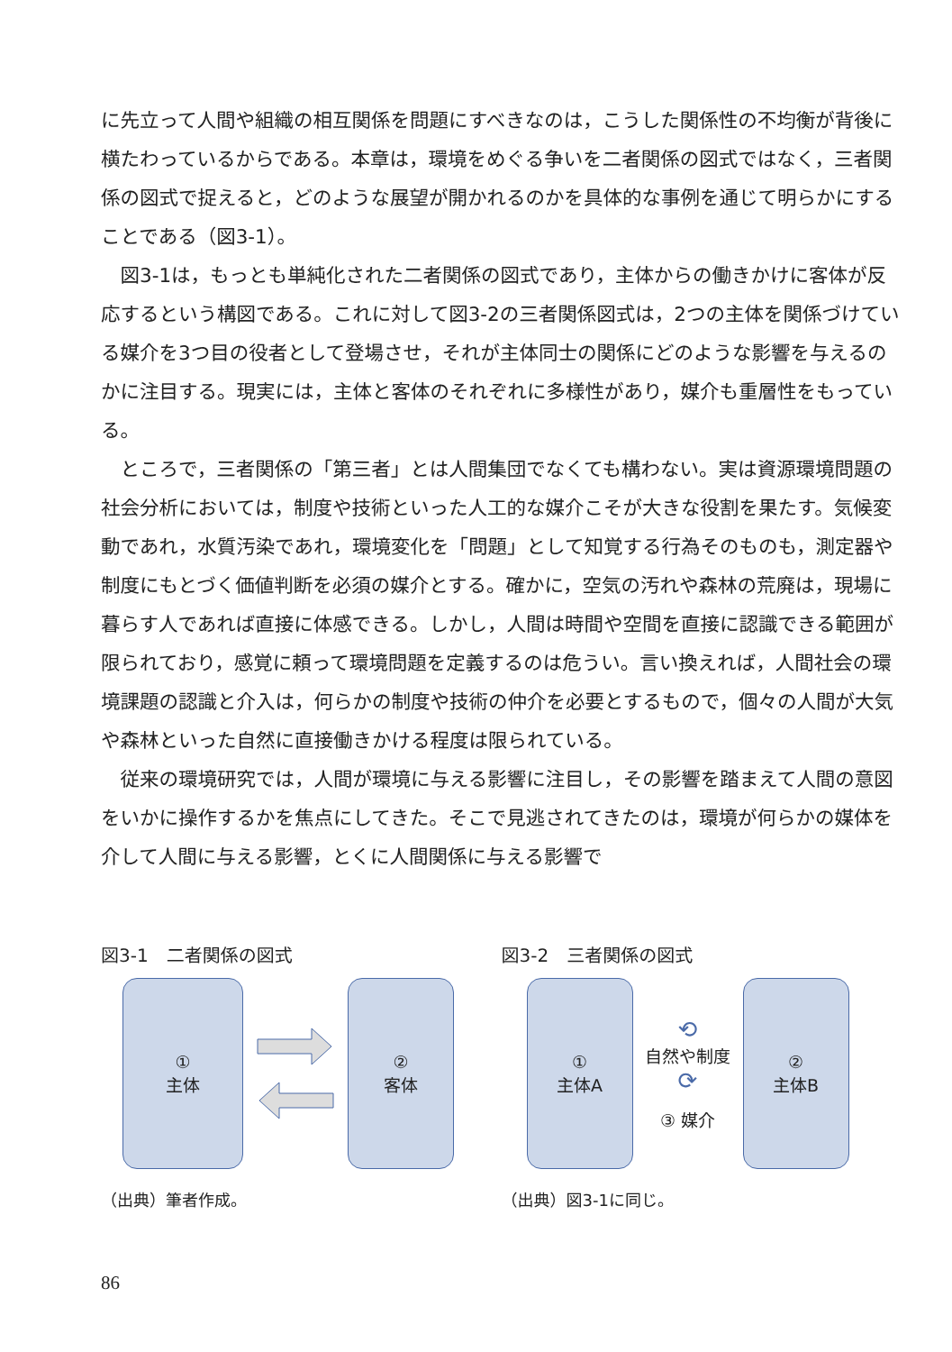に先立って人間や組織の相互関係を問題にすべきなのは，こうした関係性の不均衡が背後に横たわっているからである。本章は，環境をめぐる争いを二者関係の図式ではなく，三者関係の図式で捉えると，どのような展望が開かれるのかを具体的な事例を通じて明らかにすることである（図3-1）。
図3-1は，もっとも単純化された二者関係の図式であり，主体からの働きかけに客体が反応するという構図である。これに対して図3-2の三者関係図式は，2つの主体を関係づけている媒介を3つ目の役者として登場させ，それが主体同士の関係にどのような影響を与えるのかに注目する。現実には，主体と客体のそれぞれに多様性があり，媒介も重層性をもっている。
ところで，三者関係の「第三者」とは人間集団でなくても構わない。実は資源環境問題の社会分析においては，制度や技術といった人工的な媒介こそが大きな役割を果たす。気候変動であれ，水質汚染であれ，環境変化を「問題」として知覚する行為そのものも，測定器や制度にもとづく価値判断を必須の媒介とする。確かに，空気の汚れや森林の荒廃は，現場に暮らす人であれば直接に体感できる。しかし，人間は時間や空間を直接に認識できる範囲が限られており，感覚に頼って環境問題を定義するのは危うい。言い換えれば，人間社会の環境課題の認識と介入は，何らかの制度や技術の仲介を必要とするもので，個々の人間が大気や森林といった自然に直接働きかける程度は限られている。
従来の環境研究では，人間が環境に与える影響に注目し，その影響を踏まえて人間の意図をいかに操作するかを焦点にしてきた。そこで見逃されてきたのは，環境が何らかの媒体を介して人間に与える影響，とくに人間関係に与える影響で
図3-1　二者関係の図式
①
主体
②
客体
（出典）筆者作成。
図3-2　三者関係の図式
①
主体A
⟲
自然や制度
⟳
③ 媒介
②
主体B
（出典）図3-1に同じ。
86